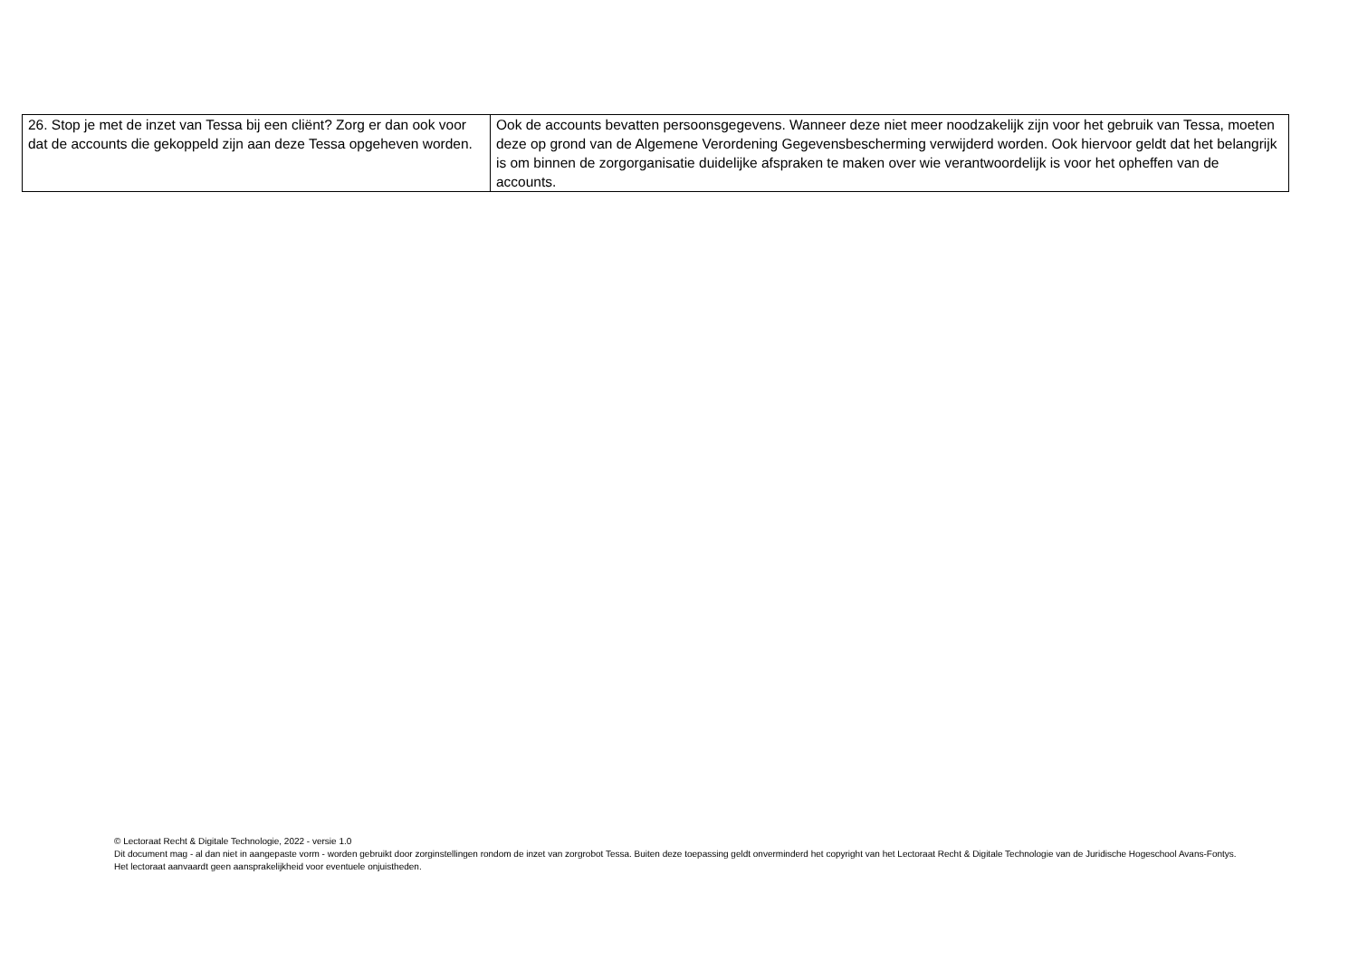| 26. Stop je met de inzet van Tessa bij een cliënt? Zorg er dan ook voor dat de accounts die gekoppeld zijn aan deze Tessa opgeheven worden. | Ook de accounts bevatten persoonsgegevens. Wanneer deze niet meer noodzakelijk zijn voor het gebruik van Tessa, moeten deze op grond van de Algemene Verordening Gegevensbescherming verwijderd worden. Ook hiervoor geldt dat het belangrijk is om binnen de zorgorganisatie duidelijke afspraken te maken over wie verantwoordelijk is voor het opheffen van de accounts. |
© Lectoraat Recht & Digitale Technologie, 2022 - versie 1.0
Dit document mag - al dan niet in aangepaste vorm - worden gebruikt door zorginstellingen rondom de inzet van zorgrobot Tessa. Buiten deze toepassing geldt onverminderd het copyright van het Lectoraat Recht & Digitale Technologie van de Juridische Hogeschool Avans-Fontys. Het lectoraat aanvaardt geen aansprakelijkheid voor eventuele onjuistheden.